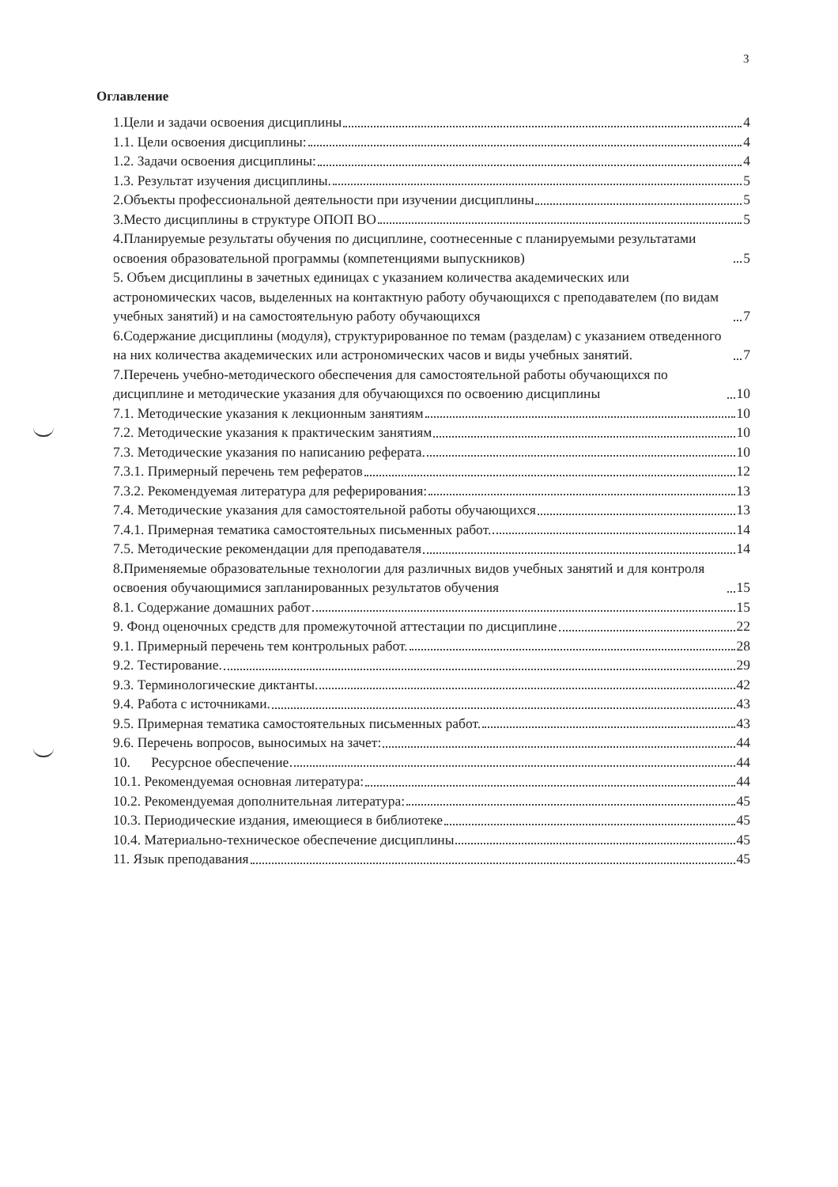3
Оглавление
1.Цели и задачи освоения дисциплины 4
1.1. Цели освоения дисциплины: 4
1.2. Задачи освоения дисциплины: 4
1.3. Результат изучения дисциплины. 5
2.Объекты профессиональной деятельности при изучении дисциплины 5
3.Место дисциплины в структуре ОПОП ВО 5
4.Планируемые результаты обучения по дисциплине, соотнесенные с планируемыми результатами освоения образовательной программы (компетенциями выпускников) 5
5. Объем дисциплины в зачетных единицах с указанием количества академических или астрономических часов, выделенных на контактную работу обучающихся с преподавателем (по видам учебных занятий) и на самостоятельную работу обучающихся 7
6.Содержание дисциплины (модуля), структурированное по темам (разделам) с указанием отведенного на них количества академических или астрономических часов и виды учебных занятий. 7
7.Перечень учебно-методического обеспечения для самостоятельной работы обучающихся по дисциплине и методические указания для обучающихся по освоению дисциплины 10
7.1. Методические указания к лекционным занятиям 10
7.2. Методические указания к практическим занятиям 10
7.3. Методические указания по написанию реферата. 10
7.3.1. Примерный перечень тем рефератов 12
7.3.2. Рекомендуемая литература для реферирования: 13
7.4. Методические указания для самостоятельной работы обучающихся 13
7.4.1. Примерная тематика самостоятельных письменных работ. 14
7.5. Методические рекомендации для преподавателя 14
8.Применяемые образовательные технологии для различных видов учебных занятий и для контроля освоения обучающимися запланированных результатов обучения 15
8.1. Содержание домашних работ 15
9. Фонд оценочных средств для промежуточной аттестации по дисциплине 22
9.1. Примерный перечень тем контрольных работ. 28
9.2. Тестирование. 29
9.3. Терминологические диктанты. 42
9.4. Работа с источниками. 43
9.5. Примерная тематика самостоятельных письменных работ. 43
9.6. Перечень вопросов, выносимых на зачет: 44
10. Ресурсное обеспечение 44
10.1. Рекомендуемая основная литература: 44
10.2. Рекомендуемая дополнительная литература: 45
10.3. Периодические издания, имеющиеся в библиотеке 45
10.4. Материально-техническое обеспечение дисциплины 45
11. Язык преподавания 45